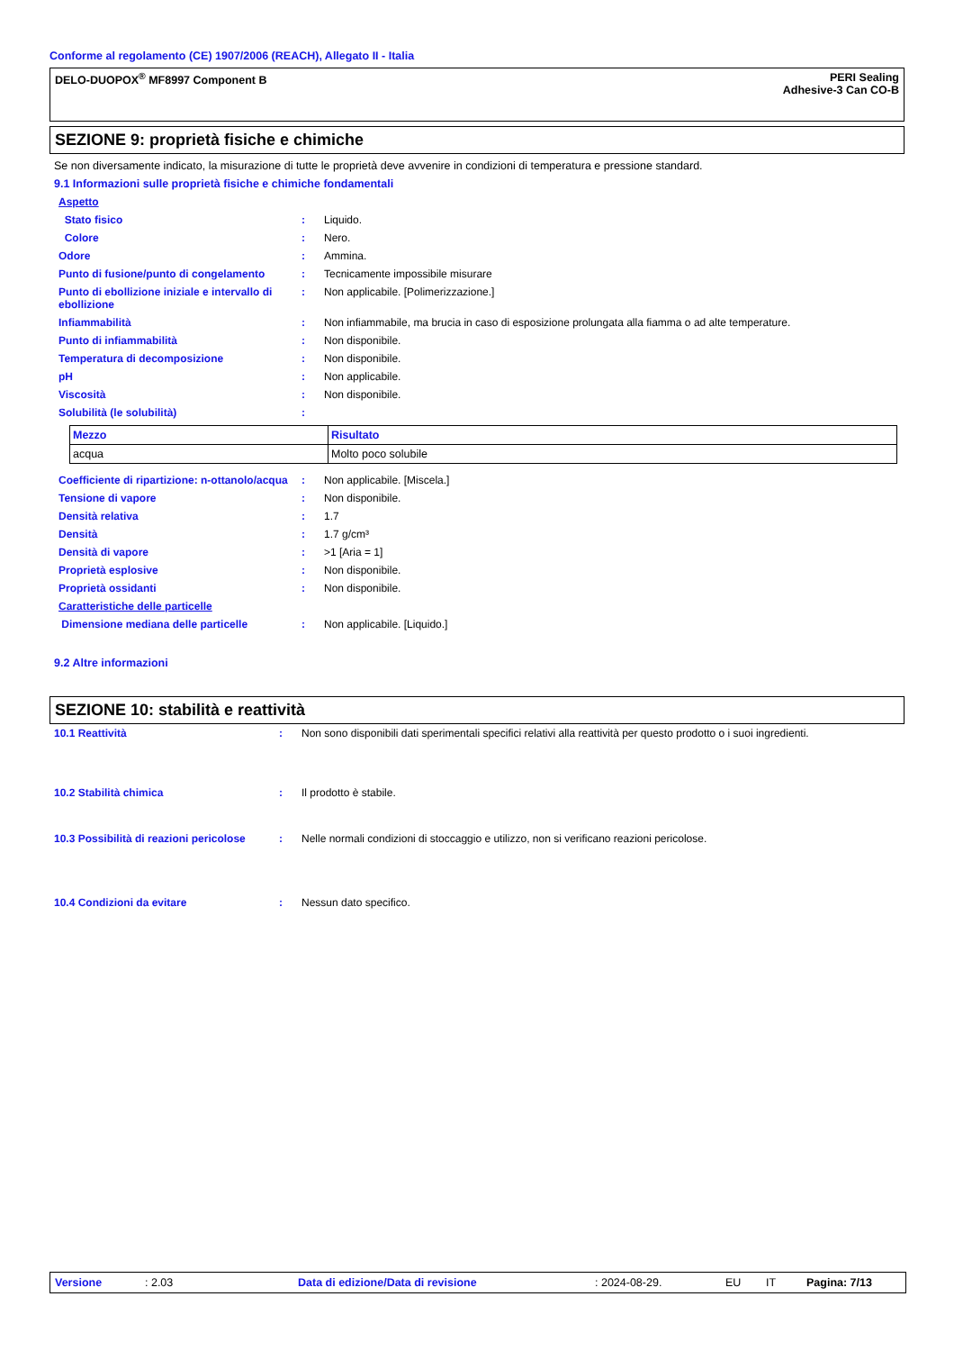Conforme al regolamento (CE) 1907/2006 (REACH), Allegato II - Italia
DELO-DUOPOX<sup>®</sup> MF8997 Component B
PERI Sealing
Adhesive-3 Can CO-B
SEZIONE 9: proprietà fisiche e chimiche
Se non diversamente indicato, la misurazione di tutte le proprietà deve avvenire in condizioni di temperatura e pressione standard.
9.1 Informazioni sulle proprietà fisiche e chimiche fondamentali
| Aspetto | | |
| Stato fisico | : | Liquido. |
| Colore | : | Nero. |
| Odore | : | Ammina. |
| Punto di fusione/punto di congelamento | : | Tecnicamente impossibile misurare |
| Punto di ebollizione iniziale e intervallo di ebollizione | : | Non applicabile. [Polimerizzazione.] |
| Infiammabilità | : | Non infiammabile, ma brucia in caso di esposizione prolungata alla fiamma o ad alte temperature. |
| Punto di infiammabilità | : | Non disponibile. |
| Temperatura di decomposizione | : | Non disponibile. |
| pH | : | Non applicabile. |
| Viscosità | : | Non disponibile. |
| Solubilità (le solubilità) | : | |
| Mezzo | Risultato |
| --- | --- |
| acqua | Molto poco solubile |
| Coefficiente di ripartizione: n-ottanolo/acqua | : | Non applicabile. [Miscela.] |
| Tensione di vapore | : | Non disponibile. |
| Densità relativa | : | 1.7 |
| Densità | : | 1.7 g/cm³ |
| Densità di vapore | : | >1 [Aria = 1] |
| Proprietà esplosive | : | Non disponibile. |
| Proprietà ossidanti | : | Non disponibile. |
| Caratteristiche delle particelle | | |
| Dimensione mediana delle particelle | : | Non applicabile. [Liquido.] |
9.2 Altre informazioni
SEZIONE 10: stabilità e reattività
| 10.1 Reattività | : | Non sono disponibili dati sperimentali specifici relativi alla reattività per questo prodotto o i suoi ingredienti. |
| 10.2 Stabilità chimica | : | Il prodotto è stabile. |
| 10.3 Possibilità di reazioni pericolose | : | Nelle normali condizioni di stoccaggio e utilizzo, non si verificano reazioni pericolose. |
| 10.4 Condizioni da evitare | : | Nessun dato specifico. |
Versione: 2.03 Data di edizione/Data di revisione: 2024-08-29. EU IT Pagina: 7/13